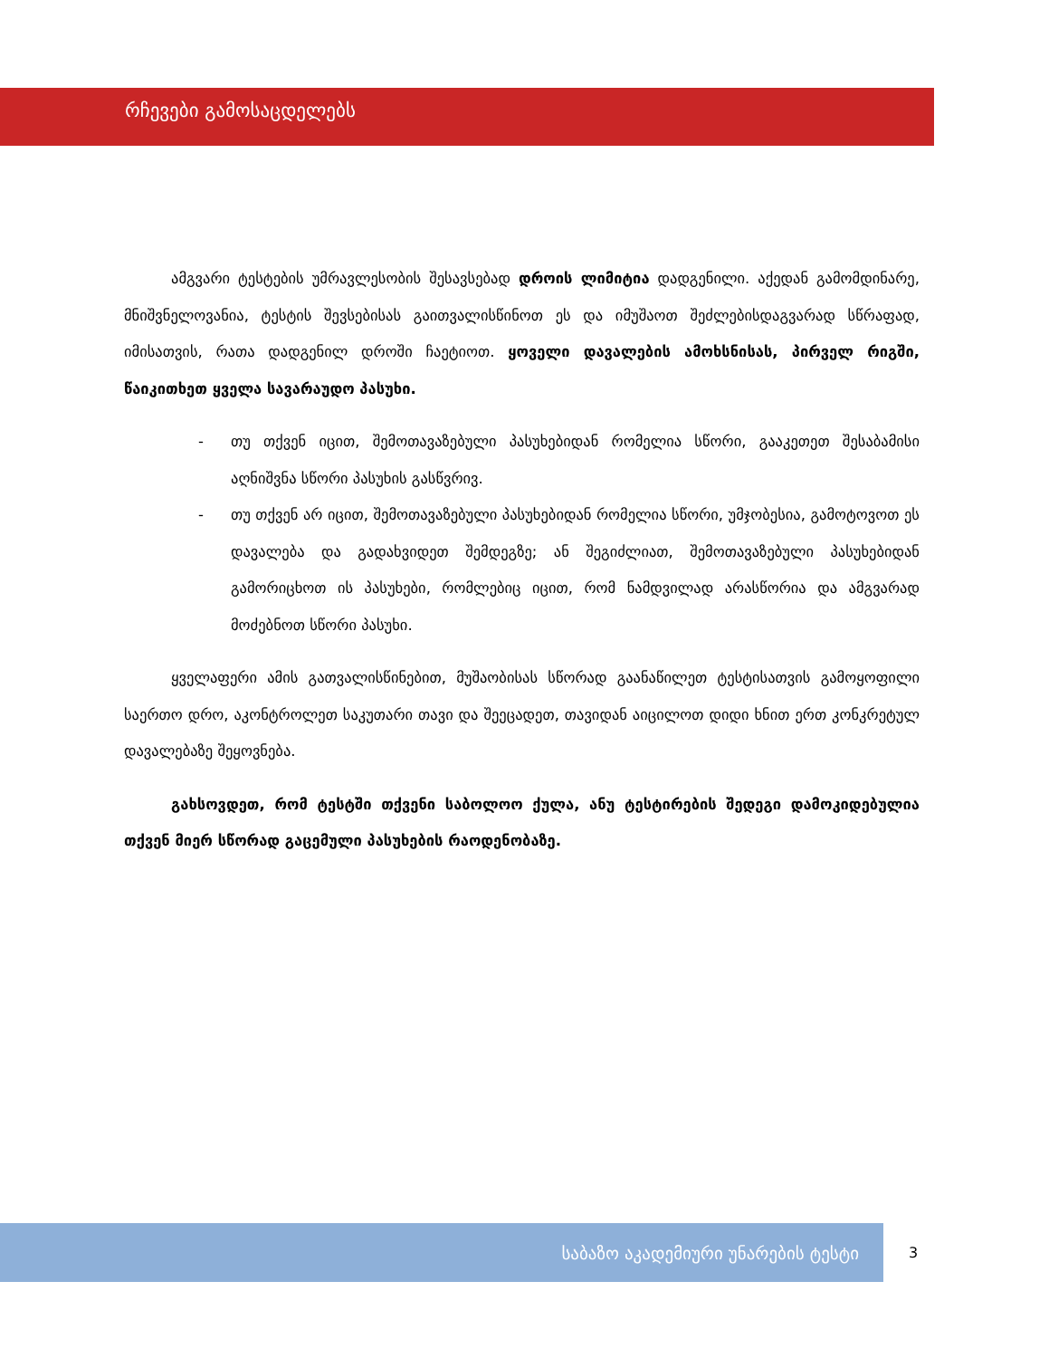რჩევები გამოსაცდელებს
ამგვარი ტესტების უმრავლესობის შესავსებად დროის ლიმიტია დადგენილი. აქედან გამომდინარე, მნიშვნელოვანია, ტესტის შევსებისას გაითვალისწინოთ ეს და იმუშაოთ შეძლებისდაგვარად სწრაფად, იმისათვის, რათა დადგენილ დროში ჩაეტიოთ. ყოველი დავალების ამოხსნისას, პირველ რიგში, წაიკითხეთ ყველა სავარაუდო პასუხი.
- თუ თქვენ იცით, შემოთავაზებული პასუხებიდან რომელია სწორი, გააკეთეთ შესაბამისი აღნიშვნა სწორი პასუხის გასწვრივ.
- თუ თქვენ არ იცით, შემოთავაზებული პასუხებიდან რომელია სწორი, უმჯობესია, გამოტოვოთ ეს დავალება და გადახვიდეთ შემდეგზე; ან შეგიძლიათ, შემოთავაზებული პასუხებიდან გამორიცხოთ ის პასუხები, რომლებიც იცით, რომ ნამდვილად არასწორია და ამგვარად მოძებნოთ სწორი პასუხი.
ყველაფერი ამის გათვალისწინებით, მუშაობისას სწორად გაანაწილეთ ტესტისათვის გამოყოფილი საერთო დრო, აკონტროლეთ საკუთარი თავი და შეეცადეთ, თავიდან აიცილოთ დიდი ხნით ერთ კონკრეტულ დავალებაზე შეყოვნება.
გახსოვდეთ, რომ ტესტში თქვენი საბოლოო ქულა, ანუ ტესტირების შედეგი დამოკიდებულია თქვენ მიერ სწორად გაცემული პასუხების რაოდენობაზე.
საბაზო აკადემიური უნარების ტესტი
3